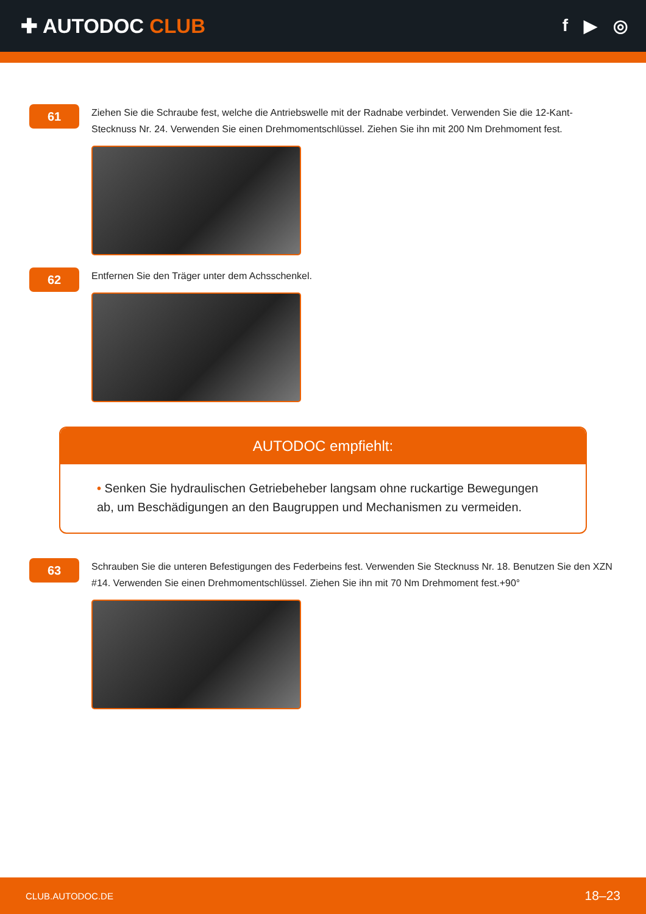✚ AUTODOC CLUB
f ▶ ◎
61
Ziehen Sie die Schraube fest, welche die Antriebswelle mit der Radnabe verbindet. Verwenden Sie die 12-Kant-Stecknuss Nr. 24. Verwenden Sie einen Drehmomentschlüssel. Ziehen Sie ihn mit 200 Nm Drehmoment fest.
62
Entfernen Sie den Träger unter dem Achsschenkel.
AUTODOC empfiehlt:
• Senken Sie hydraulischen Getriebeheber langsam ohne ruckartige Bewegungen ab, um Beschädigungen an den Baugruppen und Mechanismen zu vermeiden.
63
Schrauben Sie die unteren Befestigungen des Federbeins fest. Verwenden Sie Stecknuss Nr. 18. Benutzen Sie den XZN #14. Verwenden Sie einen Drehmomentschlüssel. Ziehen Sie ihn mit 70 Nm Drehmoment fest.+90°
CLUB.AUTODOC.DE 18–23